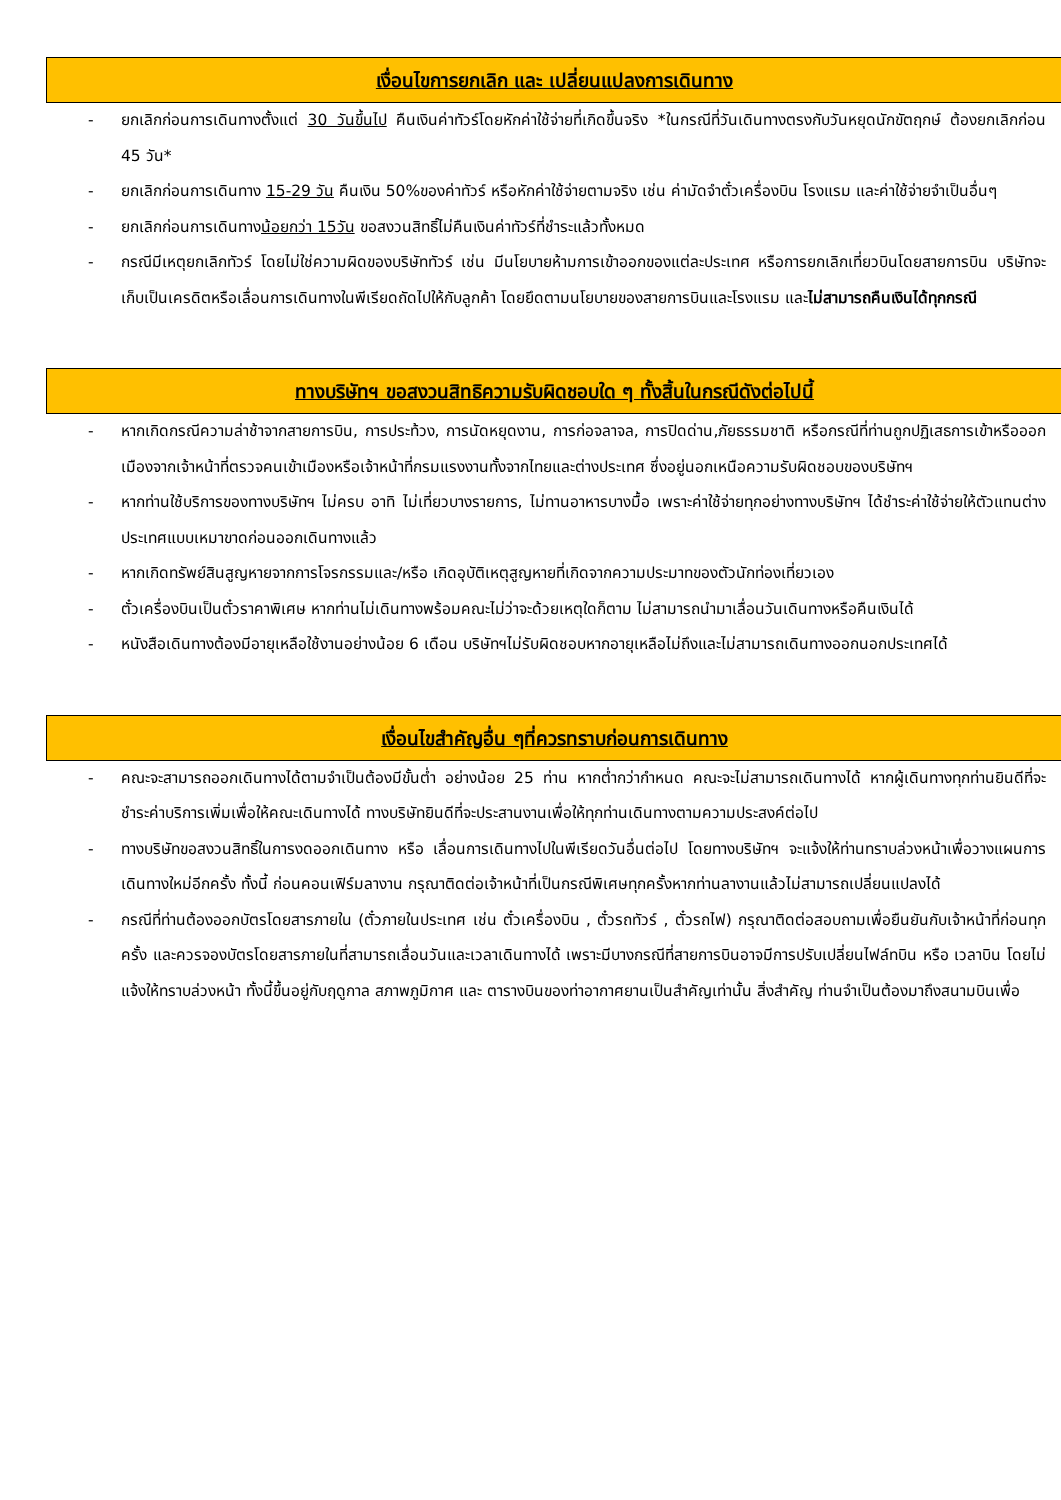เงื่อนไขการยกเลิก และ เปลี่ยนแปลงการเดินทาง
- ยกเลิกก่อนการเดินทางตั้งแต่ 30 วันขึ้นไป คืนเงินค่าทัวร์โดยหักค่าใช้จ่ายที่เกิดขึ้นจริง *ในกรณีที่วันเดินทางตรงกับวันหยุดนักขัตฤกษ์ ต้องยกเลิกก่อน 45 วัน*
- ยกเลิกก่อนการเดินทาง 15-29 วัน คืนเงิน 50%ของค่าทัวร์ หรือหักค่าใช้จ่ายตามจริง เช่น ค่ามัดจำตั๋วเครื่องบิน โรงแรม และค่าใช้จ่ายจำเป็นอื่นๆ
- ยกเลิกก่อนการเดินทางน้อยกว่า 15วัน ขอสงวนสิทธิ์ไม่คืนเงินค่าทัวร์ที่ชำระแล้วทั้งหมด
- กรณีมีเหตุยกเลิกทัวร์ โดยไม่ใช่ความผิดของบริษัททัวร์ เช่น มีนโยบายห้ามการเข้าออกของแต่ละประเทศ หรือการยกเลิกเที่ยวบินโดยสายการบิน บริษัทจะเก็บเป็นเครดิตหรือเลื่อนการเดินทางในพีเรียดถัดไปให้กับลูกค้า โดยยึดตามนโยบายของสายการบินและโรงแรม และไม่สามารถคืนเงินได้ทุกกรณี
ทางบริษัทฯ ขอสงวนสิทธิความรับผิดชอบใด ๆ ทั้งสิ้นในกรณีดังต่อไปนี้
- หากเกิดกรณีความล่าช้าจากสายการบิน, การประท้วง, การนัดหยุดงาน, การก่อจลาจล, การปิดด่าน,ภัยธรรมชาติ หรือกรณีที่ท่านถูกปฏิเสธการเข้าหรือออกเมืองจากเจ้าหน้าที่ตรวจคนเข้าเมืองหรือเจ้าหน้าที่กรมแรงงานทั้งจากไทยและต่างประเทศ ซึ่งอยู่นอกเหนือความรับผิดชอบของบริษัทฯ
- หากท่านใช้บริการของทางบริษัทฯ ไม่ครบ อาทิ ไม่เที่ยวบางรายการ, ไม่ทานอาหารบางมื้อ เพราะค่าใช้จ่ายทุกอย่างทางบริษัทฯ ได้ชำระค่าใช้จ่ายให้ตัวแทนต่างประเทศแบบเหมาขาดก่อนออกเดินทางแล้ว
- หากเกิดทรัพย์สินสูญหายจากการโจรกรรมและ/หรือ เกิดอุบัติเหตุสูญหายที่เกิดจากความประมาทของตัวนักท่องเที่ยวเอง
- ตั๋วเครื่องบินเป็นตั๋วราคาพิเศษ หากท่านไม่เดินทางพร้อมคณะไม่ว่าจะด้วยเหตุใดก็ตาม ไม่สามารถนำมาเลื่อนวันเดินทางหรือคืนเงินได้
- หนังสือเดินทางต้องมีอายุเหลือใช้งานอย่างน้อย 6 เดือน บริษัทฯไม่รับผิดชอบหากอายุเหลือไม่ถึงและไม่สามารถเดินทางออกนอกประเทศได้
เงื่อนไขสำคัญอื่น ๆที่ควรทราบก่อนการเดินทาง
- คณะจะสามารถออกเดินทางได้ตามจำเป็นต้องมีขั้นต่ำ อย่างน้อย 25 ท่าน หากต่ำกว่ากำหนด คณะจะไม่สามารถเดินทางได้ หากผู้เดินทางทุกท่านยินดีที่จะชำระค่าบริการเพิ่มเพื่อให้คณะเดินทางได้ ทางบริษัทยินดีที่จะประสานงานเพื่อให้ทุกท่านเดินทางตามความประสงค์ต่อไป
- ทางบริษัทขอสงวนสิทธิ์ในการงดออกเดินทาง หรือ เลื่อนการเดินทางไปในพีเรียดวันอื่นต่อไป โดยทางบริษัทฯ จะแจ้งให้ท่านทราบล่วงหน้าเพื่อวางแผนการเดินทางใหม่อีกครั้ง ทั้งนี้ ก่อนคอนเฟิร์มลางาน กรุณาติดต่อเจ้าหน้าที่เป็นกรณีพิเศษทุกครั้งหากท่านลางานแล้วไม่สามารถเปลี่ยนแปลงได้
- กรณีที่ท่านต้องออกบัตรโดยสารภายใน (ตั๋วภายในประเทศ เช่น ตั๋วเครื่องบิน , ตั๋วรถทัวร์ , ตั๋วรถไฟ) กรุณาติดต่อสอบถามเพื่อยืนยันกับเจ้าหน้าที่ก่อนทุกครั้ง และควรจองบัตรโดยสารภายในที่สามารถเลื่อนวันและเวลาเดินทางได้ เพราะมีบางกรณีที่สายการบินอาจมีการปรับเปลี่ยนไฟล์ทบิน หรือ เวลาบิน โดยไม่แจ้งให้ทราบล่วงหน้า ทั้งนี้ขึ้นอยู่กับฤดูกาล สภาพภูมิกาศ และ ตารางบินของท่าอากาศยานเป็นสำคัญเท่านั้น สิ่งสำคัญ ท่านจำเป็นต้องมาถึงสนามบินเพื่อ